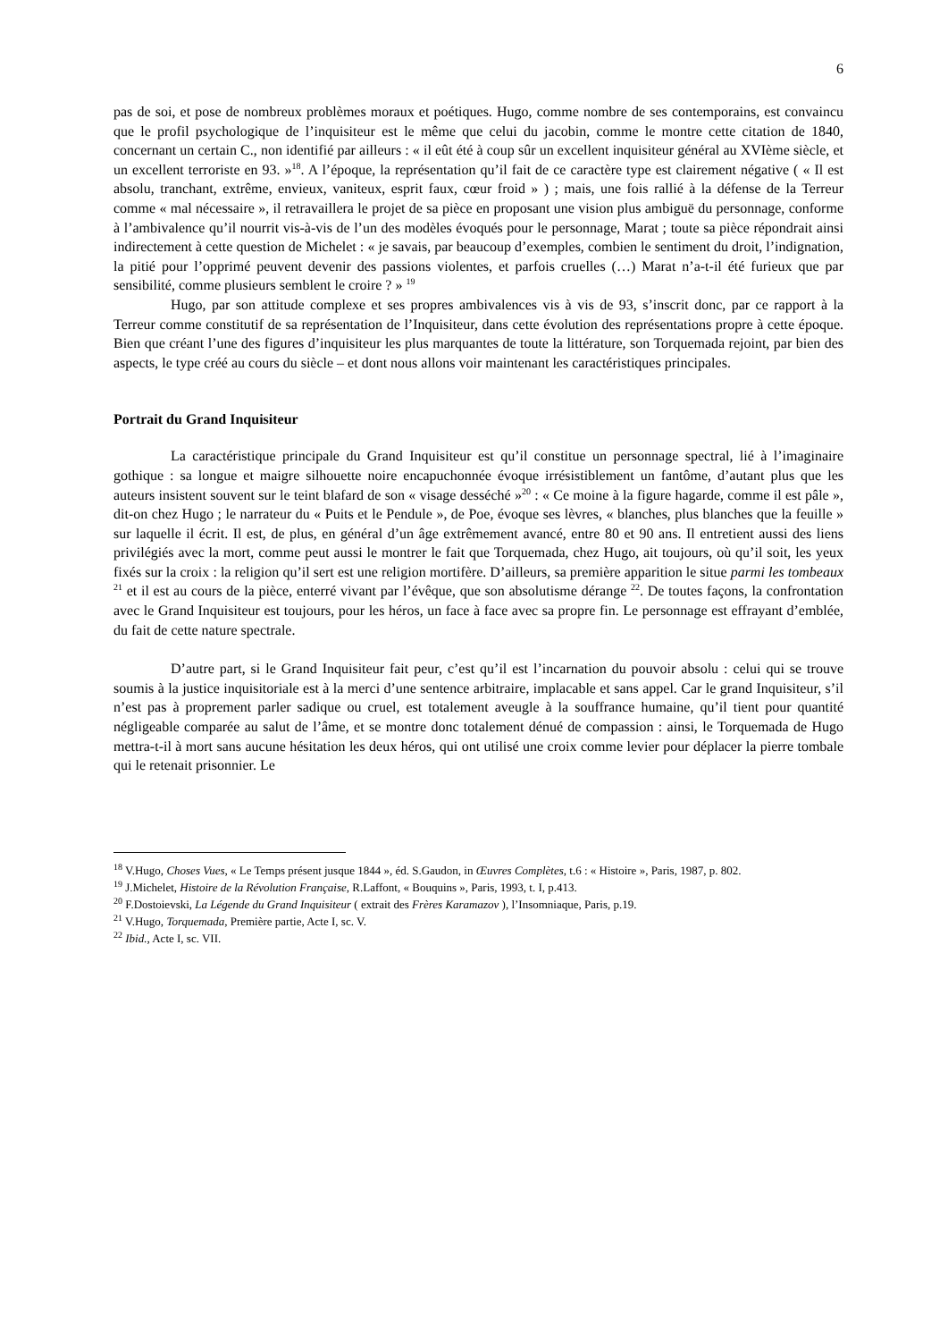6
pas de soi, et pose de nombreux problèmes moraux et poétiques. Hugo, comme nombre de ses contemporains, est convaincu que le profil psychologique de l’inquisiteur est le même que celui du jacobin, comme le montre cette citation de 1840, concernant un certain C., non identifié par ailleurs : « il eût été à coup sûr un excellent inquisiteur général au XVIème siècle, et un excellent terroriste en 93. »<sup>18</sup>. A l’époque, la représentation qu’il fait de ce caractère type est clairement négative ( « Il est absolu, tranchant, extrême, envieux, vaniteux, esprit faux, cœur froid » ) ; mais, une fois rallié à la défense de la Terreur comme « mal nécessaire », il retravaillera le projet de sa pièce en proposant une vision plus ambiguë du personnage, conforme à l’ambivalence qu’il nourrit vis-à-vis de l’un des modèles évoqués pour le personnage, Marat ; toute sa pièce répondrait ainsi indirectement à cette question de Michelet : « je savais, par beaucoup d’exemples, combien le sentiment du droit, l’indignation, la pitié pour l’opprimé peuvent devenir des passions violentes, et parfois cruelles (…) Marat n’a-t-il été furieux que par sensibilité, comme plusieurs semblent le croire ? » <sup>19</sup>
Hugo, par son attitude complexe et ses propres ambivalences vis à vis de 93, s’inscrit donc, par ce rapport à la Terreur comme constitutif de sa représentation de l’Inquisiteur, dans cette évolution des représentations propre à cette époque. Bien que créant l’une des figures d’inquisiteur les plus marquantes de toute la littérature, son Torquemada rejoint, par bien des aspects, le type créé au cours du siècle – et dont nous allons voir maintenant les caractéristiques principales.
Portrait du Grand Inquisiteur
La caractéristique principale du Grand Inquisiteur est qu’il constitue un personnage spectral, lié à l’imaginaire gothique : sa longue et maigre silhouette noire encapuchonnée évoque irrésistiblement un fantôme, d’autant plus que les auteurs insistent souvent sur le teint blafard de son « visage desséché »<sup>20</sup> : « Ce moine à la figure hagarde, comme il est pâle », dit-on chez Hugo ; le narrateur du « Puits et le Pendule », de Poe, évoque ses lèvres, « blanches, plus blanches que la feuille » sur laquelle il écrit. Il est, de plus, en général d’un âge extrêmement avancé, entre 80 et 90 ans. Il entretient aussi des liens privilégiés avec la mort, comme peut aussi le montrer le fait que Torquemada, chez Hugo, ait toujours, où qu’il soit, les yeux fixés sur la croix : la religion qu’il sert est une religion mortifère. D’ailleurs, sa première apparition le situe parmi les tombeaux <sup>21</sup> et il est au cours de la pièce, enterré vivant par l’évêque, que son absolutisme dérange <sup>22</sup>. De toutes façons, la confrontation avec le Grand Inquisiteur est toujours, pour les héros, un face à face avec sa propre fin. Le personnage est effrayant d’emblée, du fait de cette nature spectrale.
D’autre part, si le Grand Inquisiteur fait peur, c’est qu’il est l’incarnation du pouvoir absolu : celui qui se trouve soumis à la justice inquisitoriale est à la merci d’une sentence arbitraire, implacable et sans appel. Car le grand Inquisiteur, s’il n’est pas à proprement parler sadique ou cruel, est totalement aveugle à la souffrance humaine, qu’il tient pour quantité négligeable comparée au salut de l’âme, et se montre donc totalement dénué de compassion : ainsi, le Torquemada de Hugo mettra-t-il à mort sans aucune hésitation les deux héros, qui ont utilisé une croix comme levier pour déplacer la pierre tombale qui le retenait prisonnier. Le
<sup>18</sup> V.Hugo, Choses Vues, « Le Temps présent jusque 1844 », éd. S.Gaudon, in Œuvres Complètes, t.6 : « Histoire », Paris, 1987, p. 802.
<sup>19</sup> J.Michelet, Histoire de la Révolution Française, R.Laffont, « Bouquins », Paris, 1993, t. I, p.413.
<sup>20</sup> F.Dostoievski, La Légende du Grand Inquisiteur ( extrait des Frères Karamazov ), l’Insomniaque, Paris, p.19.
<sup>21</sup> V.Hugo, Torquemada, Première partie, Acte I, sc. V.
<sup>22</sup> Ibid., Acte I, sc. VII.